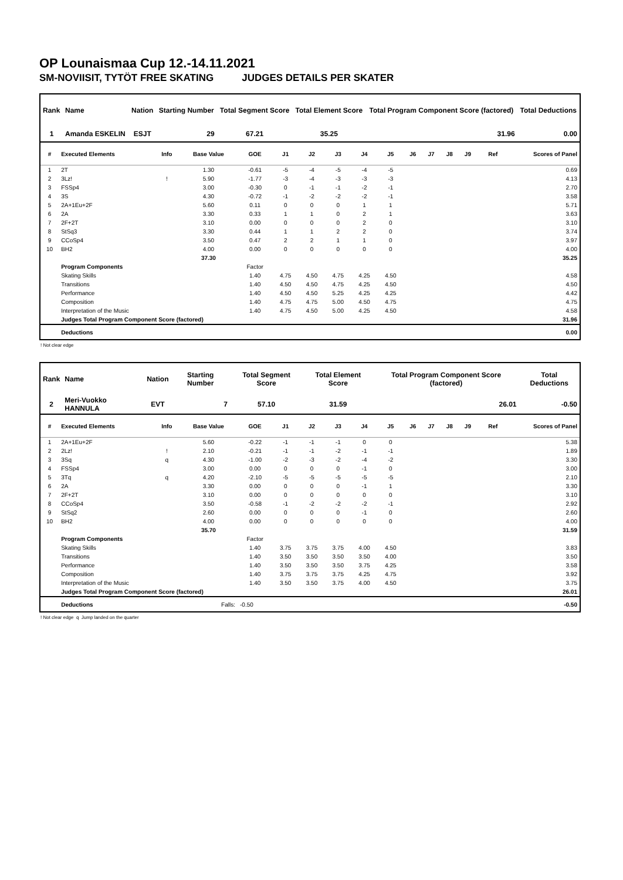OP Lounaismaa Cup 12.-14.11.2021
SM-NOVIISIT, TYTÖT FREE SKATING JUDGES DETAILS PER SKATER
| Rank | Name | Nation | Starting Number | Total Segment Score | Total Element Score | Total Program Component Score (factored) | Total Deductions |
| --- | --- | --- | --- | --- | --- | --- | --- |
| 1 | Amanda ESKELIN | ESJT | 29 | 67.21 | 35.25 | 31.96 | 0.00 |
| # | Executed Elements | Info | Base Value | GOE | J1 | J2 | J3 | J4 | J5 | J6 | J7 | J8 | J9 | Ref | Scores of Panel |
| --- | --- | --- | --- | --- | --- | --- | --- | --- | --- | --- | --- | --- | --- | --- | --- |
| 1 | 2T | | 1.30 | -0.61 | -5 | -4 | -5 | -4 | -5 | | | | | | 0.69 |
| 2 | 3Lz! | ! | 5.90 | -1.77 | -3 | -4 | -3 | -3 | -3 | | | | | | 4.13 |
| 3 | FSSp4 | | 3.00 | -0.30 | 0 | -1 | -1 | -2 | -1 | | | | | | 2.70 |
| 4 | 3S | | 4.30 | -0.72 | -1 | -2 | -2 | -2 | -1 | | | | | | 3.58 |
| 5 | 2A+1Eu+2F | | 5.60 | 0.11 | 0 | 0 | 0 | 1 | 1 | | | | | | 5.71 |
| 6 | 2A | | 3.30 | 0.33 | 1 | 1 | 0 | 2 | 1 | | | | | | 3.63 |
| 7 | 2F+2T | | 3.10 | 0.00 | 0 | 0 | 0 | 2 | 0 | | | | | | 3.10 |
| 8 | StSq3 | | 3.30 | 0.44 | 1 | 1 | 2 | 2 | 0 | | | | | | 3.74 |
| 9 | CCoSp4 | | 3.50 | 0.47 | 2 | 2 | 1 | 1 | 0 | | | | | | 3.97 |
| 10 | BH2 | | 4.00 | 0.00 | 0 | 0 | 0 | 0 | 0 | | | | | | 4.00 |
| | | | 37.30 | | | | | | | | | | | | 35.25 |
| | Program Components | | | Factor | | | | | | | | | | | |
| | Skating Skills | | | 1.40 | 4.75 | 4.50 | 4.75 | 4.25 | 4.50 | | | | | | 4.58 |
| | Transitions | | | 1.40 | 4.50 | 4.50 | 4.75 | 4.25 | 4.50 | | | | | | 4.50 |
| | Performance | | | 1.40 | 4.50 | 4.50 | 5.25 | 4.25 | 4.25 | | | | | | 4.42 |
| | Composition | | | 1.40 | 4.75 | 4.75 | 5.00 | 4.50 | 4.75 | | | | | | 4.75 |
| | Interpretation of the Music | | | 1.40 | 4.75 | 4.50 | 5.00 | 4.25 | 4.50 | | | | | | 4.58 |
| | Judges Total Program Component Score (factored) | | | | | | | | | | | | | | 31.96 |
| | Deductions | | | | | | | | | | | | | | 0.00 |
! Not clear edge
| Rank | Name | Nation | Starting Number | Total Segment Score | Total Element Score | Total Program Component Score (factored) | Total Deductions |
| --- | --- | --- | --- | --- | --- | --- | --- |
| 2 | Meri-Vuokko HANNULA | EVT | 7 | 57.10 | 31.59 | 26.01 | -0.50 |
| # | Executed Elements | Info | Base Value | GOE | J1 | J2 | J3 | J4 | J5 | J6 | J7 | J8 | J9 | Ref | Scores of Panel |
| --- | --- | --- | --- | --- | --- | --- | --- | --- | --- | --- | --- | --- | --- | --- | --- |
| 1 | 2A+1Eu+2F | | 5.60 | -0.22 | -1 | -1 | -1 | 0 | 0 | | | | | | 5.38 |
| 2 | 2Lz! | ! | 2.10 | -0.21 | -1 | -1 | -2 | -1 | -1 | | | | | | 1.89 |
| 3 | 3Sq | q | 4.30 | -1.00 | -2 | -3 | -2 | -4 | -2 | | | | | | 3.30 |
| 4 | FSSp4 | | 3.00 | 0.00 | 0 | 0 | 0 | -1 | 0 | | | | | | 3.00 |
| 5 | 3Tq | q | 4.20 | -2.10 | -5 | -5 | -5 | -5 | -5 | | | | | | 2.10 |
| 6 | 2A | | 3.30 | 0.00 | 0 | 0 | 0 | -1 | 1 | | | | | | 3.30 |
| 7 | 2F+2T | | 3.10 | 0.00 | 0 | 0 | 0 | 0 | 0 | | | | | | 3.10 |
| 8 | CCoSp4 | | 3.50 | -0.58 | -1 | -2 | -2 | -2 | -1 | | | | | | 2.92 |
| 9 | StSq2 | | 2.60 | 0.00 | 0 | 0 | 0 | -1 | 0 | | | | | | 2.60 |
| 10 | BH2 | | 4.00 | 0.00 | 0 | 0 | 0 | 0 | 0 | | | | | | 4.00 |
| | | | 35.70 | | | | | | | | | | | | 31.59 |
| | Program Components | | | Factor | | | | | | | | | | | |
| | Skating Skills | | | 1.40 | 3.75 | 3.75 | 3.75 | 4.00 | 4.50 | | | | | | 3.83 |
| | Transitions | | | 1.40 | 3.50 | 3.50 | 3.50 | 3.50 | 4.00 | | | | | | 3.50 |
| | Performance | | | 1.40 | 3.50 | 3.50 | 3.50 | 3.75 | 4.25 | | | | | | 3.58 |
| | Composition | | | 1.40 | 3.75 | 3.75 | 3.75 | 4.25 | 4.75 | | | | | | 3.92 |
| | Interpretation of the Music | | | 1.40 | 3.50 | 3.50 | 3.75 | 4.00 | 4.50 | | | | | | 3.75 |
| | Judges Total Program Component Score (factored) | | | | | | | | | | | | | | 26.01 |
| | Deductions | | Falls: | -0.50 | | | | | | | | | | | -0.50 |
! Not clear edge q Jump landed on the quarter